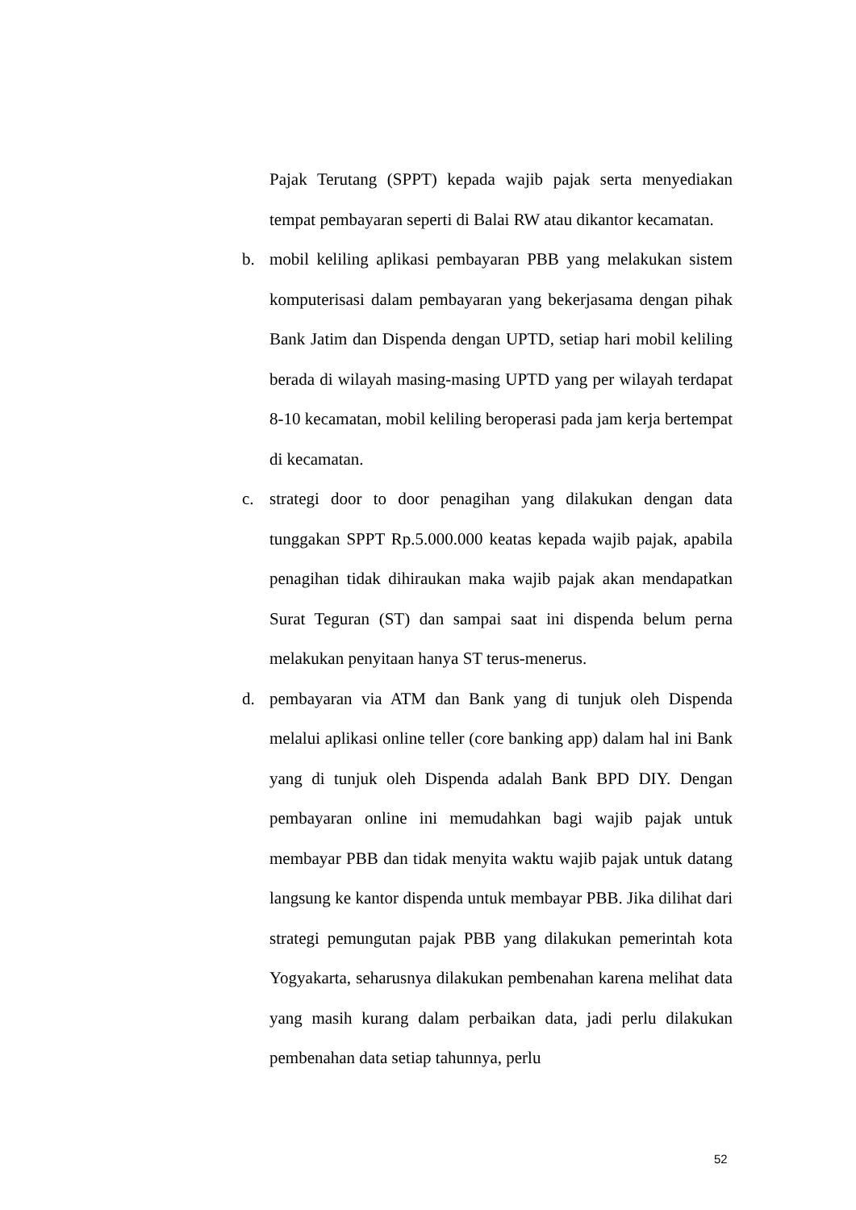Pajak Terutang (SPPT) kepada wajib pajak serta menyediakan tempat pembayaran seperti di Balai RW atau dikantor kecamatan.
b. mobil keliling aplikasi pembayaran PBB yang melakukan sistem komputerisasi dalam pembayaran yang bekerjasama dengan pihak Bank Jatim dan Dispenda dengan UPTD, setiap hari mobil keliling berada di wilayah masing-masing UPTD yang per wilayah terdapat 8-10 kecamatan, mobil keliling beroperasi pada jam kerja bertempat di kecamatan.
c. strategi door to door penagihan yang dilakukan dengan data tunggakan SPPT Rp.5.000.000 keatas kepada wajib pajak, apabila penagihan tidak dihiraukan maka wajib pajak akan mendapatkan Surat Teguran (ST) dan sampai saat ini dispenda belum perna melakukan penyitaan hanya ST terus-menerus.
d. pembayaran via ATM dan Bank yang di tunjuk oleh Dispenda melalui aplikasi online teller (core banking app) dalam hal ini Bank yang di tunjuk oleh Dispenda adalah Bank BPD DIY. Dengan pembayaran online ini memudahkan bagi wajib pajak untuk membayar PBB dan tidak menyita waktu wajib pajak untuk datang langsung ke kantor dispenda untuk membayar PBB. Jika dilihat dari strategi pemungutan pajak PBB yang dilakukan pemerintah kota Yogyakarta, seharusnya dilakukan pembenahan karena melihat data yang masih kurang dalam perbaikan data, jadi perlu dilakukan pembenahan data setiap tahunnya, perlu
52